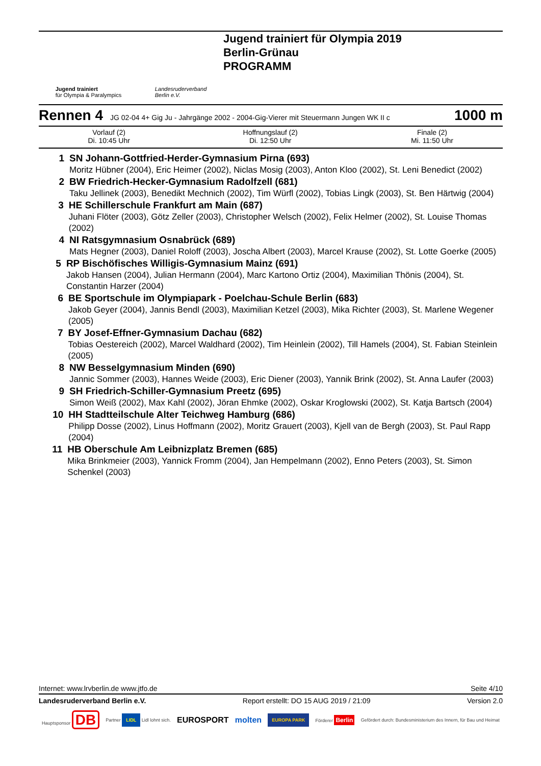Jugend trainiert
für Olympia & Paralympics
Landesruderverband
Berlin e.V.
Jugend trainiert für Olympia 2019
Berlin-Grünau
PROGRAMM
Rennen 4 JG 02-04 4+ Gig Ju - Jahrgänge 2002 - 2004-Gig-Vierer mit Steuermann Jungen WK II c 1000 m
| Vorlauf (2) Di. 10:45 Uhr | Hoffnungslauf (2) Di. 12:50 Uhr | Finale (2) Mi. 11:50 Uhr |
1 SN Johann-Gottfried-Herder-Gymnasium Pirna (693)
Moritz Hübner (2004), Eric Heimer (2002), Niclas Mosig (2003), Anton Kloo (2002), St. Leni Benedict (2002)
2 BW Friedrich-Hecker-Gymnasium Radolfzell (681)
Taku Jellinek (2003), Benedikt Mechnich (2002), Tim Würfl (2002), Tobias Lingk (2003), St. Ben Härtwig (2004)
3 HE Schillerschule Frankfurt am Main (687)
Juhani Flöter (2003), Götz Zeller (2003), Christopher Welsch (2002), Felix Helmer (2002), St. Louise Thomas (2002)
4 NI Ratsgymnasium Osnabrück (689)
Mats Hegner (2003), Daniel Roloff (2003), Joscha Albert (2003), Marcel Krause (2002), St. Lotte Goerke (2005)
5 RP Bischöfisches Willigis-Gymnasium Mainz (691)
Jakob Hansen (2004), Julian Hermann (2004), Marc Kartono Ortiz (2004), Maximilian Thönis (2004), St. Constantin Harzer (2004)
6 BE Sportschule im Olympiapark - Poelchau-Schule Berlin (683)
Jakob Geyer (2004), Jannis Bendl (2003), Maximilian Ketzel (2003), Mika Richter (2003), St. Marlene Wegener (2005)
7 BY Josef-Effner-Gymnasium Dachau (682)
Tobias Oestereich (2002), Marcel Waldhard (2002), Tim Heinlein (2002), Till Hamels (2004), St. Fabian Steinlein (2005)
8 NW Besselgymnasium Minden (690)
Jannic Sommer (2003), Hannes Weide (2003), Eric Diener (2003), Yannik Brink (2002), St. Anna Laufer (2003)
9 SH Friedrich-Schiller-Gymnasium Preetz (695)
Simon Weiß (2002), Max Kahl (2002), Jöran Ehmke (2002), Oskar Kroglowski (2002), St. Katja Bartsch (2004)
10 HH Stadtteilschule Alter Teichweg Hamburg (686)
Philipp Dosse (2002), Linus Hoffmann (2002), Moritz Grauert (2003), Kjell van de Bergh (2003), St. Paul Rapp (2004)
11 HB Oberschule Am Leibnizplatz Bremen (685)
Mika Brinkmeier (2003), Yannick Fromm (2004), Jan Hempelmann (2002), Enno Peters (2003), St. Simon Schenkel (2003)
Internet: www.lrvberlin.de www.jtfo.de Seite 4/10
Landesruderverband Berlin e.V. Report erstellt: DO 15 AUG 2019 / 21:09 Version 2.0
Hauptsponsor DB Partner LIDL Lidl lohnt sich. EUROSPORT molten EUROPA PARK Förderer Berlin Gefördert durch: Bundesministerium des Innern, für Bau und Heimat